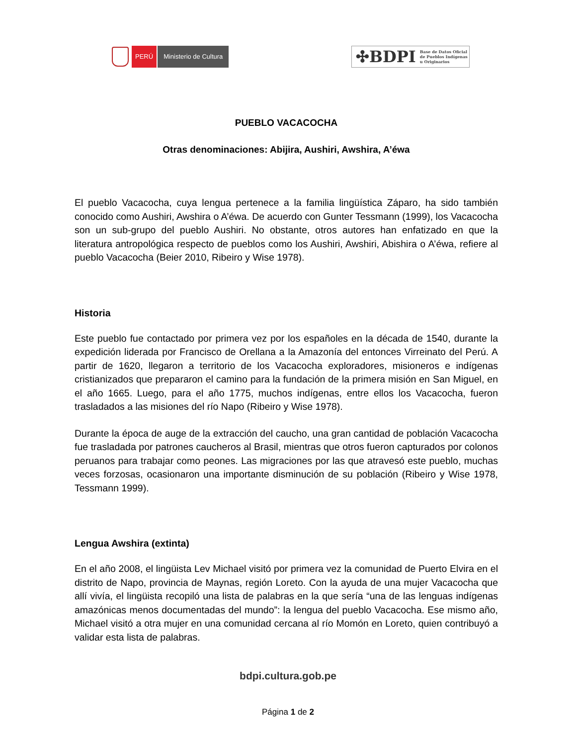PERÚ Ministerio de Cultura
✣BDPI Base de Datos Oficial
de Pueblos Indígenas
u Originarios
PUEBLO VACACOCHA
Otras denominaciones: Abijira, Aushiri, Awshira, A’éwa
El pueblo Vacacocha, cuya lengua pertenece a la familia lingüística Záparo, ha sido también conocido como Aushiri, Awshira o A’éwa. De acuerdo con Gunter Tessmann (1999), los Vacacocha son un sub-grupo del pueblo Aushiri. No obstante, otros autores han enfatizado en que la literatura antropológica respecto de pueblos como los Aushiri, Awshiri, Abishira o A’éwa, refiere al pueblo Vacacocha (Beier 2010, Ribeiro y Wise 1978).
Historia
Este pueblo fue contactado por primera vez por los españoles en la década de 1540, durante la expedición liderada por Francisco de Orellana a la Amazonía del entonces Virreinato del Perú. A partir de 1620, llegaron a territorio de los Vacacocha exploradores, misioneros e indígenas cristianizados que prepararon el camino para la fundación de la primera misión en San Miguel, en el año 1665. Luego, para el año 1775, muchos indígenas, entre ellos los Vacacocha, fueron trasladados a las misiones del río Napo (Ribeiro y Wise 1978).
Durante la época de auge de la extracción del caucho, una gran cantidad de población Vacacocha fue trasladada por patrones caucheros al Brasil, mientras que otros fueron capturados por colonos peruanos para trabajar como peones. Las migraciones por las que atravesó este pueblo, muchas veces forzosas, ocasionaron una importante disminución de su población (Ribeiro y Wise 1978, Tessmann 1999).
Lengua Awshira (extinta)
En el año 2008, el lingüista Lev Michael visitó por primera vez la comunidad de Puerto Elvira en el distrito de Napo, provincia de Maynas, región Loreto. Con la ayuda de una mujer Vacacocha que allí vivía, el lingüista recopiló una lista de palabras en la que sería “una de las lenguas indígenas amazónicas menos documentadas del mundo”: la lengua del pueblo Vacacocha. Ese mismo año, Michael visitó a otra mujer en una comunidad cercana al río Momón en Loreto, quien contribuyó a validar esta lista de palabras.
bdpi.cultura.gob.pe
Página 1 de 2